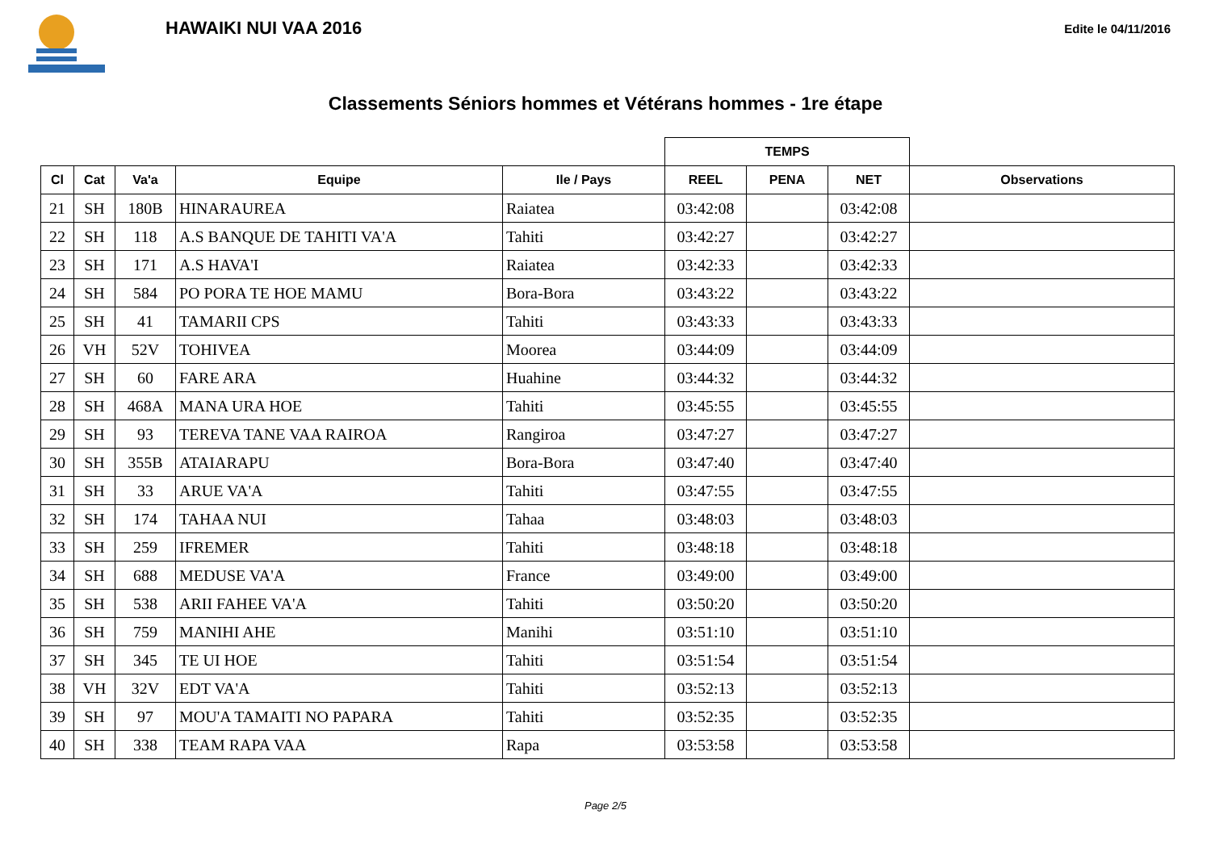HAWAIKI NUI VAA 2016
Edite le 04/11/2016
Classements Séniors hommes et Vétérans hommes - 1re étape
| | | | | | TEMPS | | | |
| --- | --- | --- | --- | --- | --- | --- | --- | --- |
| Cl | Cat | Va'a | Equipe | Ile / Pays | REEL | PENA | NET | Observations |
| 21 | SH | 180B | HINARAUREA | Raiatea | 03:42:08 | | 03:42:08 | |
| 22 | SH | 118 | A.S BANQUE DE TAHITI VA'A | Tahiti | 03:42:27 | | 03:42:27 | |
| 23 | SH | 171 | A.S HAVA'I | Raiatea | 03:42:33 | | 03:42:33 | |
| 24 | SH | 584 | PO PORA TE HOE MAMU | Bora-Bora | 03:43:22 | | 03:43:22 | |
| 25 | SH | 41 | TAMARII CPS | Tahiti | 03:43:33 | | 03:43:33 | |
| 26 | VH | 52V | TOHIVEA | Moorea | 03:44:09 | | 03:44:09 | |
| 27 | SH | 60 | FARE ARA | Huahine | 03:44:32 | | 03:44:32 | |
| 28 | SH | 468A | MANA URA HOE | Tahiti | 03:45:55 | | 03:45:55 | |
| 29 | SH | 93 | TEREVA TANE VAA RAIROA | Rangiroa | 03:47:27 | | 03:47:27 | |
| 30 | SH | 355B | ATAIARAPU | Bora-Bora | 03:47:40 | | 03:47:40 | |
| 31 | SH | 33 | ARUE VA'A | Tahiti | 03:47:55 | | 03:47:55 | |
| 32 | SH | 174 | TAHAA NUI | Tahaa | 03:48:03 | | 03:48:03 | |
| 33 | SH | 259 | IFREMER | Tahiti | 03:48:18 | | 03:48:18 | |
| 34 | SH | 688 | MEDUSE VA'A | France | 03:49:00 | | 03:49:00 | |
| 35 | SH | 538 | ARII FAHEE VA'A | Tahiti | 03:50:20 | | 03:50:20 | |
| 36 | SH | 759 | MANIHI AHE | Manihi | 03:51:10 | | 03:51:10 | |
| 37 | SH | 345 | TE UI HOE | Tahiti | 03:51:54 | | 03:51:54 | |
| 38 | VH | 32V | EDT VA'A | Tahiti | 03:52:13 | | 03:52:13 | |
| 39 | SH | 97 | MOU'A TAMAITI NO PAPARA | Tahiti | 03:52:35 | | 03:52:35 | |
| 40 | SH | 338 | TEAM RAPA VAA | Rapa | 03:53:58 | | 03:53:58 | |
Page 2/5